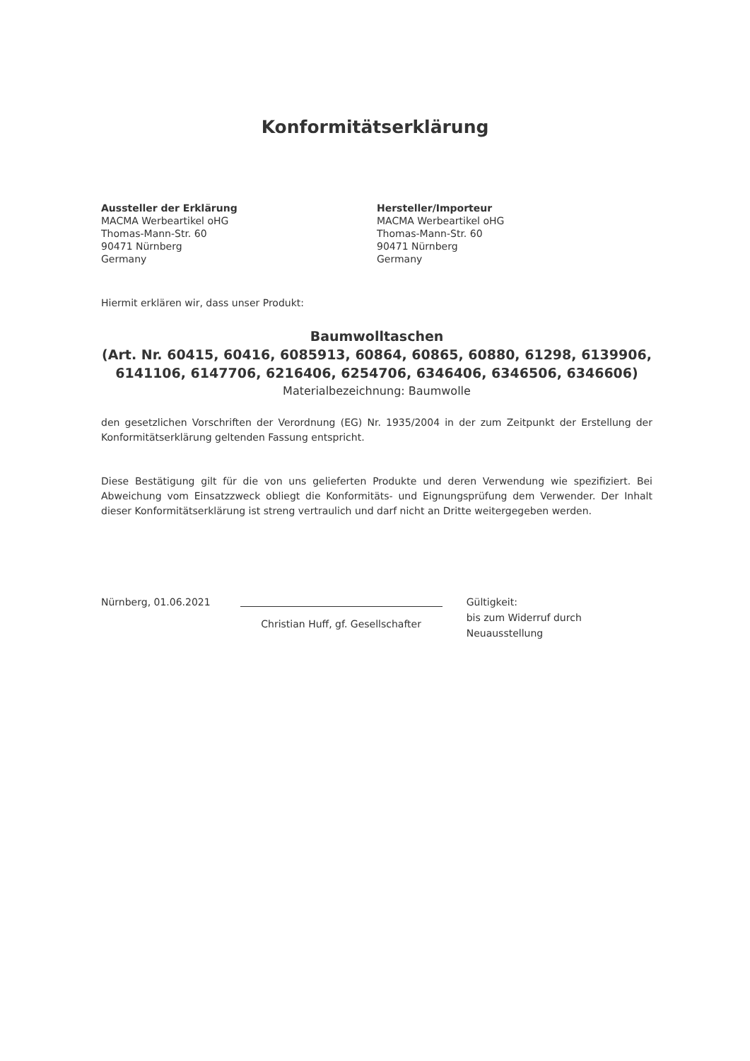Konformitätserklärung
Aussteller der Erklärung
MACMA Werbeartikel oHG
Thomas-Mann-Str. 60
90471 Nürnberg
Germany
Hersteller/Importeur
MACMA Werbeartikel oHG
Thomas-Mann-Str. 60
90471 Nürnberg
Germany
Hiermit erklären wir, dass unser Produkt:
Baumwolltaschen
(Art. Nr. 60415, 60416, 6085913, 60864, 60865, 60880, 61298, 6139906, 6141106, 6147706, 6216406, 6254706, 6346406, 6346506, 6346606)
Materialbezeichnung: Baumwolle
den gesetzlichen Vorschriften der Verordnung (EG) Nr. 1935/2004 in der zum Zeitpunkt der Erstellung der Konformitätserklärung geltenden Fassung entspricht.
Diese Bestätigung gilt für die von uns gelieferten Produkte und deren Verwendung wie spezifiziert. Bei Abweichung vom Einsatzzweck obliegt die Konformitäts- und Eignungsprüfung dem Verwender. Der Inhalt dieser Konformitätserklärung ist streng vertraulich und darf nicht an Dritte weitergegeben werden.
Nürnberg, 01.06.2021
Christian Huff, gf. Gesellschafter
Gültigkeit:
bis zum Widerruf durch Neuausstellung